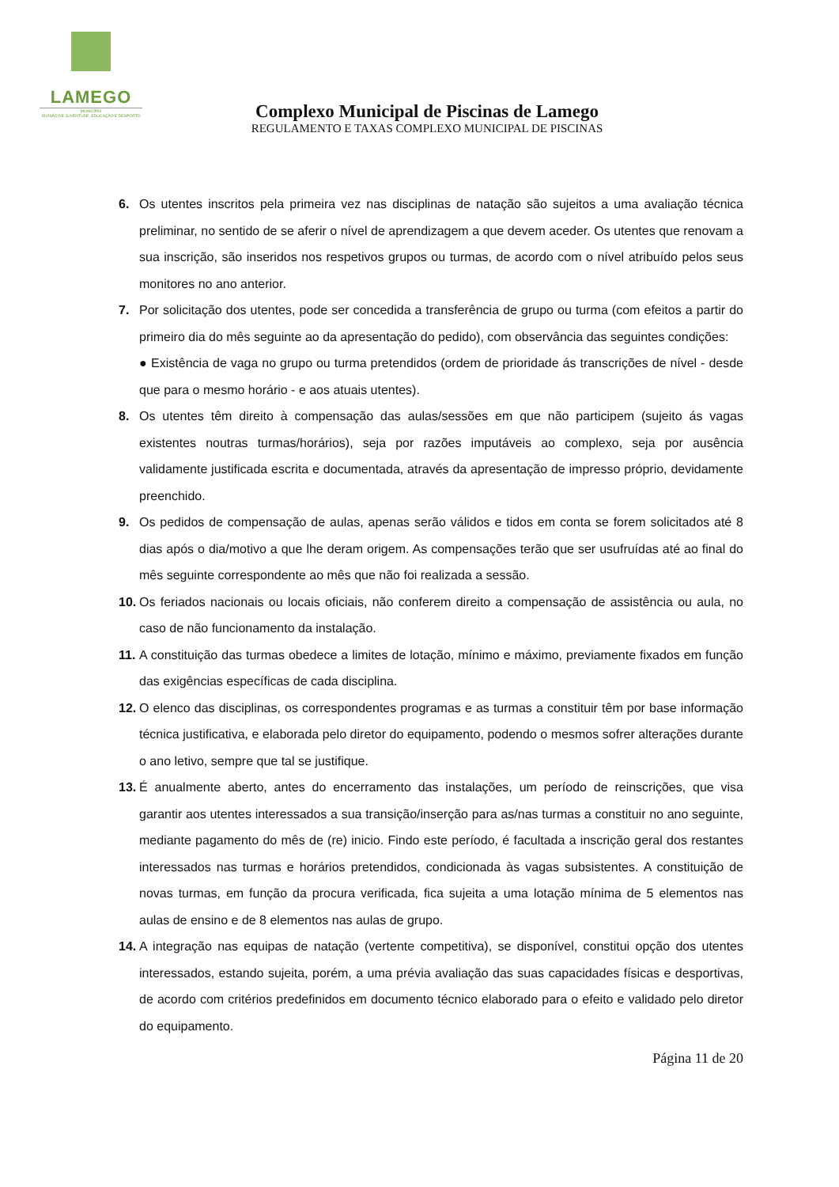LAMEGO
MUNICÍPIO
DIVISÃO DE JUVENTUDE, EDUCAÇÃO E DESPORTO
Complexo Municipal de Piscinas de Lamego
REGULAMENTO E TAXAS COMPLEXO MUNICIPAL DE PISCINAS
6. Os utentes inscritos pela primeira vez nas disciplinas de natação são sujeitos a uma avaliação técnica preliminar, no sentido de se aferir o nível de aprendizagem a que devem aceder. Os utentes que renovam a sua inscrição, são inseridos nos respetivos grupos ou turmas, de acordo com o nível atribuído pelos seus monitores no ano anterior.
7. Por solicitação dos utentes, pode ser concedida a transferência de grupo ou turma (com efeitos a partir do primeiro dia do mês seguinte ao da apresentação do pedido), com observância das seguintes condições:
● Existência de vaga no grupo ou turma pretendidos (ordem de prioridade ás transcrições de nível - desde que para o mesmo horário - e aos atuais utentes).
8. Os utentes têm direito à compensação das aulas/sessões em que não participem (sujeito ás vagas existentes noutras turmas/horários), seja por razões imputáveis ao complexo, seja por ausência validamente justificada escrita e documentada, através da apresentação de impresso próprio, devidamente preenchido.
9. Os pedidos de compensação de aulas, apenas serão válidos e tidos em conta se forem solicitados até 8 dias após o dia/motivo a que lhe deram origem. As compensações terão que ser usufruídas até ao final do mês seguinte correspondente ao mês que não foi realizada a sessão.
10. Os feriados nacionais ou locais oficiais, não conferem direito a compensação de assistência ou aula, no caso de não funcionamento da instalação.
11. A constituição das turmas obedece a limites de lotação, mínimo e máximo, previamente fixados em função das exigências específicas de cada disciplina.
12. O elenco das disciplinas, os correspondentes programas e as turmas a constituir têm por base informação técnica justificativa, e elaborada pelo diretor do equipamento, podendo o mesmos sofrer alterações durante o ano letivo, sempre que tal se justifique.
13. É anualmente aberto, antes do encerramento das instalações, um período de reinscrições, que visa garantir aos utentes interessados a sua transição/inserção para as/nas turmas a constituir no ano seguinte, mediante pagamento do mês de (re) inicio. Findo este período, é facultada a inscrição geral dos restantes interessados nas turmas e horários pretendidos, condicionada às vagas subsistentes. A constituição de novas turmas, em função da procura verificada, fica sujeita a uma lotação mínima de 5 elementos nas aulas de ensino e de 8 elementos nas aulas de grupo.
14. A integração nas equipas de natação (vertente competitiva), se disponível, constitui opção dos utentes interessados, estando sujeita, porém, a uma prévia avaliação das suas capacidades físicas e desportivas, de acordo com critérios predefinidos em documento técnico elaborado para o efeito e validado pelo diretor do equipamento.
Página 11 de 20